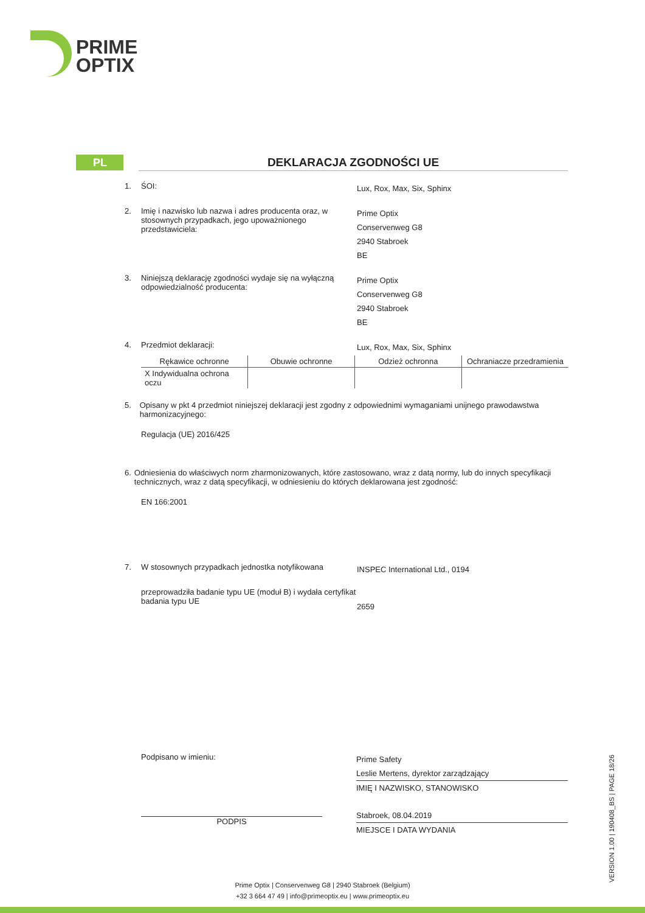PRIME
OPTIX
PL DEKLARACJA ZGODNOŚCI UE
1. ŚOI:
Lux, Rox, Max, Six, Sphinx
2. Imię i nazwisko lub nazwa i adres producenta oraz, w stosownych przypadkach, jego upoważnionego przedstawiciela:
Prime Optix
Conservenweg G8
2940 Stabroek
BE
3. Niniejszą deklarację zgodności wydaje się na wyłączną odpowiedzialność producenta:
Prime Optix
Conservenweg G8
2940 Stabroek
BE
4. Przedmiot deklaracji:
Lux, Rox, Max, Six, Sphinx
| Rękawice ochronne | Obuwie ochronne | Odzież ochronna | Ochraniacze przedramienia |
| X Indywidualna ochrona oczu | | | |
5. Opisany w pkt 4 przedmiot niniejszej deklaracji jest zgodny z odpowiednimi wymaganiami unijnego prawodawstwa harmonizacyjnego:
Regulacja (UE) 2016/425
6. Odniesienia do właściwych norm zharmonizowanych, które zastosowano, wraz z datą normy, lub do innych specyfikacji technicznych, wraz z datą specyfikacji, w odniesieniu do których deklarowana jest zgodność:
EN 166:2001
7. W stosownych przypadkach jednostka notyfikowana
INSPEC International Ltd., 0194
przeprowadziła badanie typu UE (moduł B) i wydała certyfikat badania typu UE
2659
Podpisano w imieniu:
PODPIS
Prime Safety
Leslie Mertens, dyrektor zarządzający
IMIĘ I NAZWISKO, STANOWISKO
Stabroek, 08.04.2019
MIEJSCE I DATA WYDANIA
VERSION 1.00 | 190408_BS | PAGE 18/26
Prime Optix | Conservenweg G8 | 2940 Stabroek (Belgium)
+32 3 664 47 49 | info@primeoptix.eu | www.primeoptix.eu